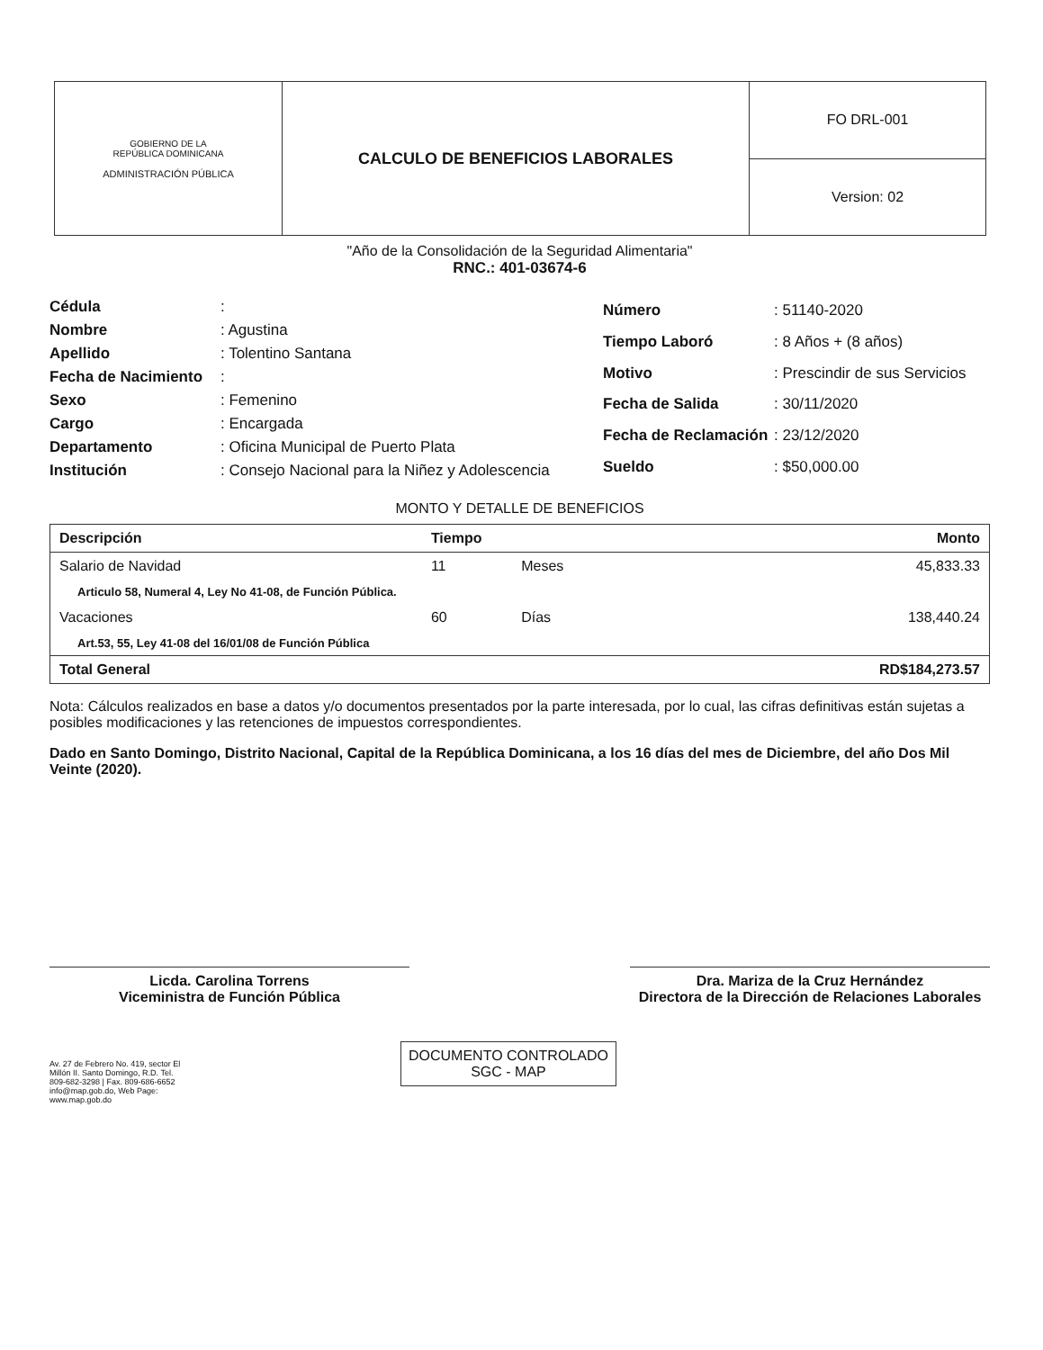| GOBIERNO DE LA REPÚBLICA DOMINICANA ADMINISTRACIÓN PÚBLICA | CALCULO DE BENEFICIOS LABORALES | FO DRL-001 |
| | | Version: 02 |
"Año de la Consolidación de la Seguridad Alimentaria"
RNC.: 401-03674-6
| Cédula | : |
| Nombre | : Agustina |
| Apellido | : Tolentino Santana |
| Fecha de Nacimiento | : |
| Sexo | : Femenino |
| Cargo | : Encargada |
| Departamento | : Oficina Municipal de Puerto Plata |
| Institución | : Consejo Nacional para la Niñez y Adolescencia |
| Número | : 51140-2020 |
| Tiempo Laboró | : 8 Años + (8 años) |
| Motivo | : Prescindir de sus Servicios |
| Fecha de Salida | : 30/11/2020 |
| Fecha de Reclamación | : 23/12/2020 |
| Sueldo | : $50,000.00 |
MONTO Y DETALLE DE BENEFICIOS
| Descripción | Tiempo | | Monto |
| --- | --- | --- | --- |
| Salario de Navidad | 11 | Meses | 45,833.33 |
| Articulo 58, Numeral 4, Ley No 41-08, de Función Pública. | | | |
| Vacaciones | 60 | Días | 138,440.24 |
| Art.53, 55, Ley 41-08 del 16/01/08 de Función Pública | | | |
| Total General | | | RD$184,273.57 |
Nota: Cálculos realizados en base a datos y/o documentos presentados por la parte interesada, por lo cual, las cifras definitivas están sujetas a posibles modificaciones y las retenciones de impuestos correspondientes.
Dado en Santo Domingo, Distrito Nacional, Capital de la República Dominicana, a los 16 días del mes de Diciembre, del año Dos Mil Veinte (2020).
Licda. Carolina Torrens
Viceministra de Función Pública
Dra. Mariza de la Cruz Hernández
Directora de la Dirección de Relaciones Laborales
Av. 27 de Febrero No. 419, sector El Millón II. Santo Domingo, R.D. Tel. 809-682-3298 | Fax. 809-686-6652 info@map.gob.do, Web Page: www.map.gob.do
DOCUMENTO CONTROLADO
SGC - MAP